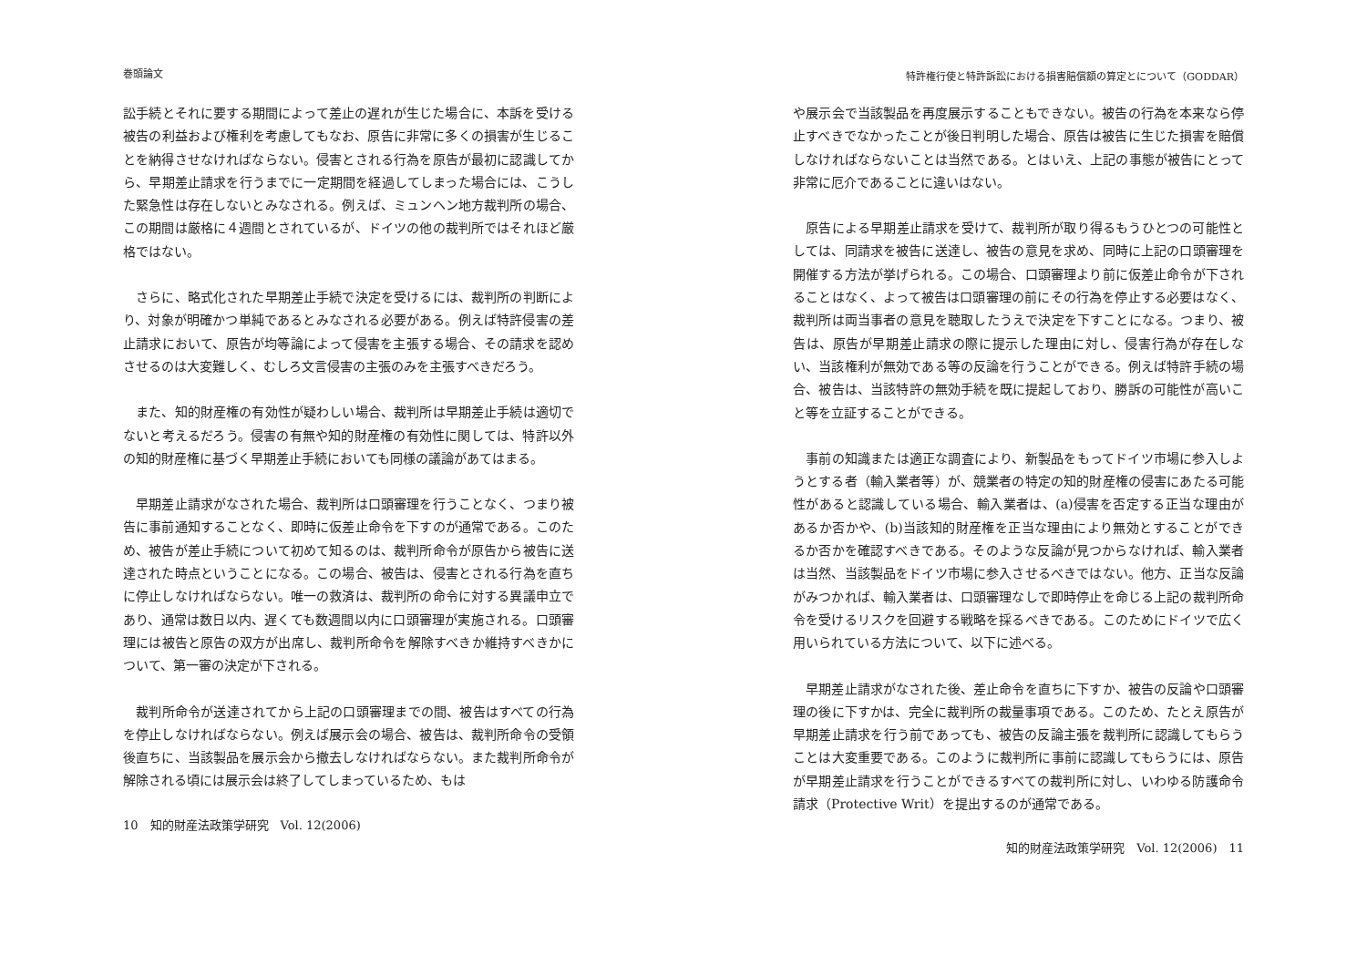巻頭論文
訟手続とそれに要する期間によって差止の遅れが生じた場合に、本訴を受ける被告の利益および権利を考慮してもなお、原告に非常に多くの損害が生じることを納得させなければならない。侵害とされる行為を原告が最初に認識してから、早期差止請求を行うまでに一定期間を経過してしまった場合には、こうした緊急性は存在しないとみなされる。例えば、ミュンヘン地方裁判所の場合、この期間は厳格に４週間とされているが、ドイツの他の裁判所ではそれほど厳格ではない。
　さらに、略式化された早期差止手続で決定を受けるには、裁判所の判断により、対象が明確かつ単純であるとみなされる必要がある。例えば特許侵害の差止請求において、原告が均等論によって侵害を主張する場合、その請求を認めさせるのは大変難しく、むしろ文言侵害の主張のみを主張すべきだろう。
　また、知的財産権の有効性が疑わしい場合、裁判所は早期差止手続は適切でないと考えるだろう。侵害の有無や知的財産権の有効性に関しては、特許以外の知的財産権に基づく早期差止手続においても同様の議論があてはまる。
　早期差止請求がなされた場合、裁判所は口頭審理を行うことなく、つまり被告に事前通知することなく、即時に仮差止命令を下すのが通常である。このため、被告が差止手続について初めて知るのは、裁判所命令が原告から被告に送達された時点ということになる。この場合、被告は、侵害とされる行為を直ちに停止しなければならない。唯一の救済は、裁判所の命令に対する異議申立であり、通常は数日以内、遅くても数週間以内に口頭審理が実施される。口頭審理には被告と原告の双方が出席し、裁判所命令を解除すべきか維持すべきかについて、第一審の決定が下される。
　裁判所命令が送達されてから上記の口頭審理までの間、被告はすべての行為を停止しなければならない。例えば展示会の場合、被告は、裁判所命令の受領後直ちに、当該製品を展示会から撤去しなければならない。また裁判所命令が解除される頃には展示会は終了してしまっているため、もは
10　知的財産法政策学研究　Vol. 12(2006)
特許権行使と特許訴訟における損害賠償額の算定とについて（GODDAR）
や展示会で当該製品を再度展示することもできない。被告の行為を本来なら停止すべきでなかったことが後日判明した場合、原告は被告に生じた損害を賠償しなければならないことは当然である。とはいえ、上記の事態が被告にとって非常に厄介であることに違いはない。
　原告による早期差止請求を受けて、裁判所が取り得るもうひとつの可能性としては、同請求を被告に送達し、被告の意見を求め、同時に上記の口頭審理を開催する方法が挙げられる。この場合、口頭審理より前に仮差止命令が下されることはなく、よって被告は口頭審理の前にその行為を停止する必要はなく、裁判所は両当事者の意見を聴取したうえで決定を下すことになる。つまり、被告は、原告が早期差止請求の際に提示した理由に対し、侵害行為が存在しない、当該権利が無効である等の反論を行うことができる。例えば特許手続の場合、被告は、当該特許の無効手続を既に提起しており、勝訴の可能性が高いこと等を立証することができる。
　事前の知識または適正な調査により、新製品をもってドイツ市場に参入しようとする者（輸入業者等）が、競業者の特定の知的財産権の侵害にあたる可能性があると認識している場合、輸入業者は、(a)侵害を否定する正当な理由があるか否かや、(b)当該知的財産権を正当な理由により無効とすることができるか否かを確認すべきである。そのような反論が見つからなければ、輸入業者は当然、当該製品をドイツ市場に参入させるべきではない。他方、正当な反論がみつかれば、輸入業者は、口頭審理なしで即時停止を命じる上記の裁判所命令を受けるリスクを回避する戦略を採るべきである。このためにドイツで広く用いられている方法について、以下に述べる。
　早期差止請求がなされた後、差止命令を直ちに下すか、被告の反論や口頭審理の後に下すかは、完全に裁判所の裁量事項である。このため、たとえ原告が早期差止請求を行う前であっても、被告の反論主張を裁判所に認識してもらうことは大変重要である。このように裁判所に事前に認識してもらうには、原告が早期差止請求を行うことができるすべての裁判所に対し、いわゆる防護命令請求（Protective Writ）を提出するのが通常である。
知的財産法政策学研究　Vol. 12(2006)　11